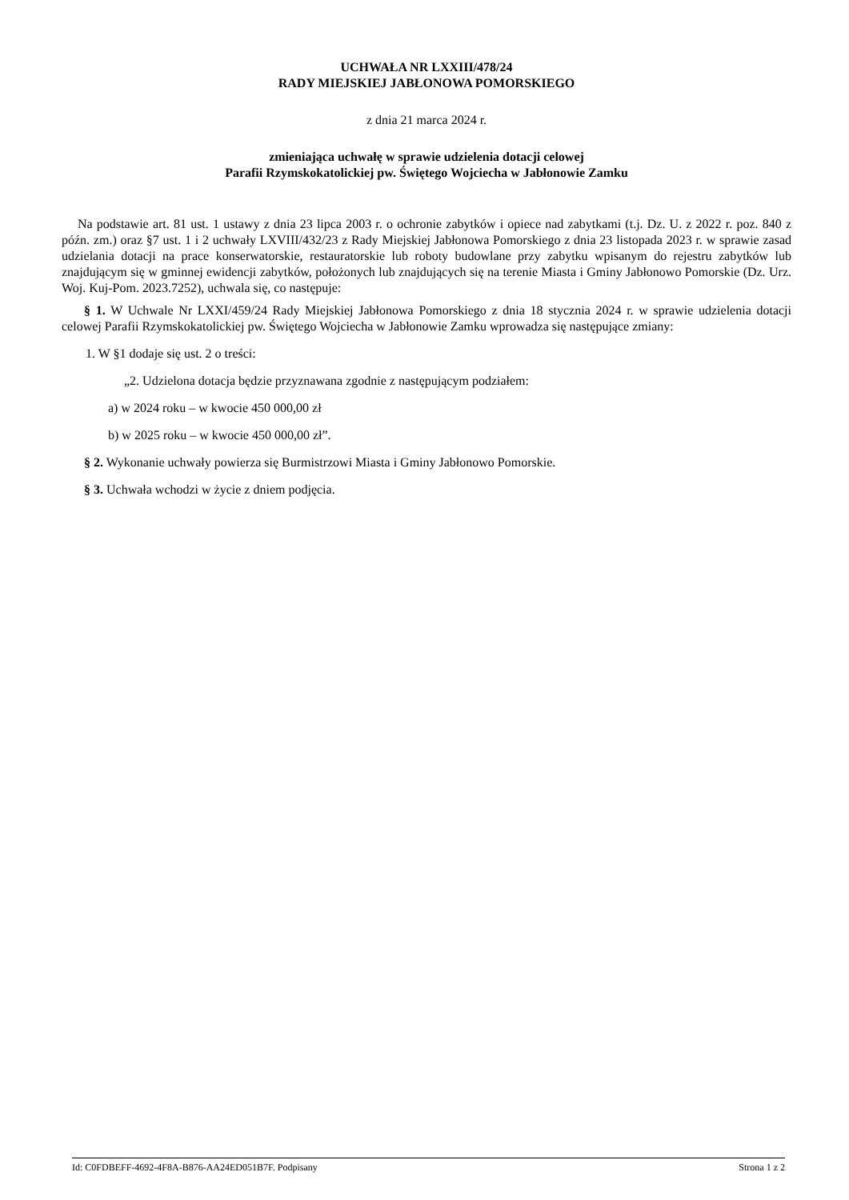UCHWAŁA NR LXXIII/478/24
RADY MIEJSKIEJ JABŁONOWA POMORSKIEGO
z dnia 21 marca 2024 r.
zmieniająca uchwałę w sprawie udzielenia dotacji celowej
Parafii Rzymskokatolickiej pw. Świętego Wojciecha w Jabłonowie Zamku
Na podstawie art. 81 ust. 1 ustawy z dnia 23 lipca 2003 r. o ochronie zabytków i opiece nad zabytkami (t.j. Dz. U. z 2022 r. poz. 840 z późn. zm.) oraz §7 ust. 1 i 2 uchwały LXVIII/432/23 z Rady Miejskiej Jabłonowa Pomorskiego z dnia 23 listopada 2023 r. w sprawie zasad udzielania dotacji na prace konserwatorskie, restauratorskie lub roboty budowlane przy zabytku wpisanym do rejestru zabytków lub znajdującym się w gminnej ewidencji zabytków, położonych lub znajdujących się na terenie Miasta i Gminy Jabłonowo Pomorskie (Dz. Urz. Woj. Kuj-Pom. 2023.7252), uchwala się, co następuje:
§ 1. W Uchwale Nr LXXI/459/24 Rady Miejskiej Jabłonowa Pomorskiego z dnia 18 stycznia 2024 r. w sprawie udzielenia dotacji celowej Parafii Rzymskokatolickiej pw. Świętego Wojciecha w Jabłonowie Zamku wprowadza się następujące zmiany:
1. W §1 dodaje się ust. 2 o treści:
„2. Udzielona dotacja będzie przyznawana zgodnie z następującym podziałem:
a) w 2024 roku – w kwocie 450 000,00 zł
b) w 2025 roku – w kwocie 450 000,00 zł”.
§ 2. Wykonanie uchwały powierza się Burmistrzowi Miasta i Gminy Jabłonowo Pomorskie.
§ 3. Uchwała wchodzi w życie z dniem podjęcia.
Id: C0FDBEFF-4692-4F8A-B876-AA24ED051B7F. Podpisany Strona 1 z 2